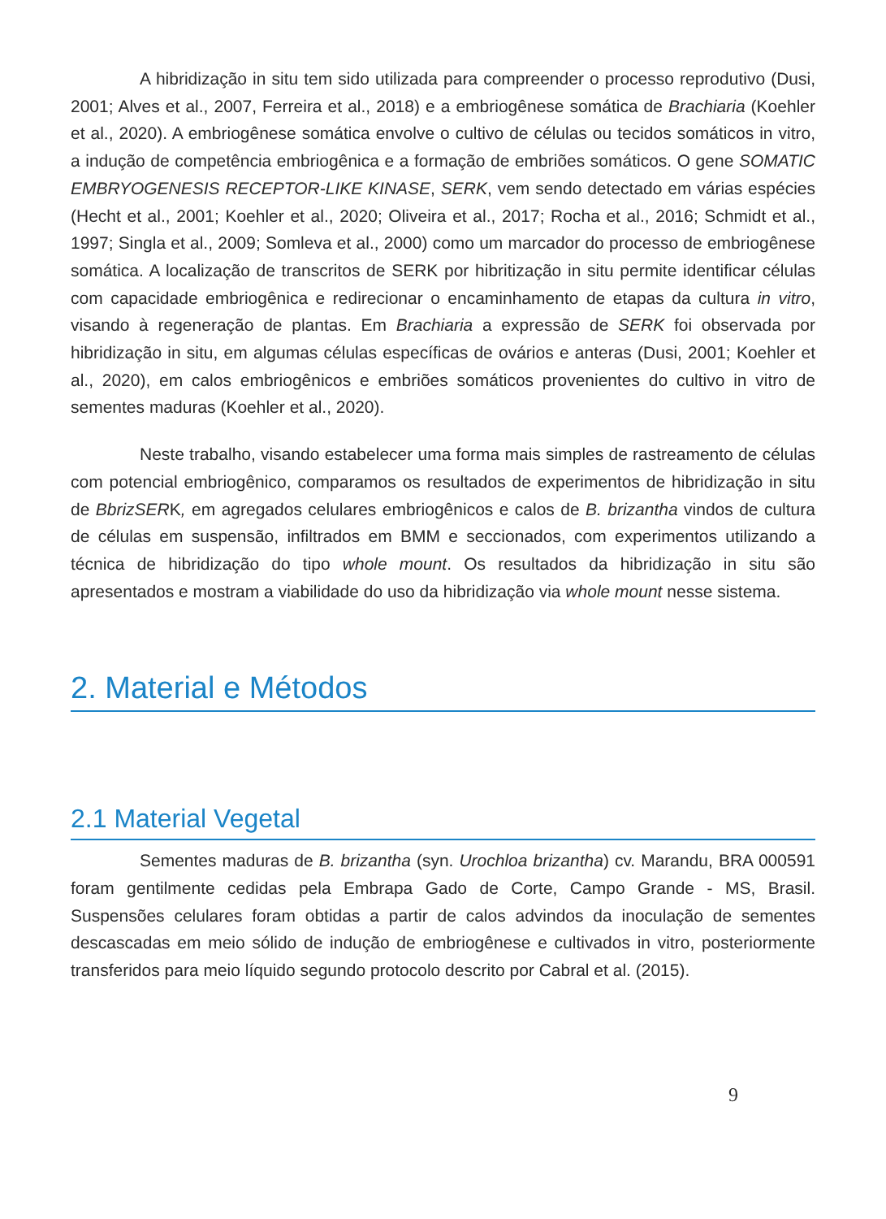A hibridização in situ tem sido utilizada para compreender o processo reprodutivo (Dusi, 2001; Alves et al., 2007, Ferreira et al., 2018) e a embriogênese somática de Brachiaria (Koehler et al., 2020). A embriogênese somática envolve o cultivo de células ou tecidos somáticos in vitro, a indução de competência embriogênica e a formação de embriões somáticos. O gene SOMATIC EMBRYOGENESIS RECEPTOR-LIKE KINASE, SERK, vem sendo detectado em várias espécies (Hecht et al., 2001; Koehler et al., 2020; Oliveira et al., 2017; Rocha et al., 2016; Schmidt et al., 1997; Singla et al., 2009; Somleva et al., 2000) como um marcador do processo de embriogênese somática. A localização de transcritos de SERK por hibritização in situ permite identificar células com capacidade embriogênica e redirecionar o encaminhamento de etapas da cultura in vitro, visando à regeneração de plantas. Em Brachiaria a expressão de SERK foi observada por hibridização in situ, em algumas células específicas de ovários e anteras (Dusi, 2001; Koehler et al., 2020), em calos embriogênicos e embriões somáticos provenientes do cultivo in vitro de sementes maduras (Koehler et al., 2020).
Neste trabalho, visando estabelecer uma forma mais simples de rastreamento de células com potencial embriogênico, comparamos os resultados de experimentos de hibridização in situ de BbrizSERK, em agregados celulares embriogênicos e calos de B. brizantha vindos de cultura de células em suspensão, infiltrados em BMM e seccionados, com experimentos utilizando a técnica de hibridização do tipo whole mount. Os resultados da hibridização in situ são apresentados e mostram a viabilidade do uso da hibridização via whole mount nesse sistema.
2. Material e Métodos
2.1 Material Vegetal
Sementes maduras de B. brizantha (syn. Urochloa brizantha) cv. Marandu, BRA 000591 foram gentilmente cedidas pela Embrapa Gado de Corte, Campo Grande - MS, Brasil. Suspensões celulares foram obtidas a partir de calos advindos da inoculação de sementes descascadas em meio sólido de indução de embriogênese e cultivados in vitro, posteriormente transferidos para meio líquido segundo protocolo descrito por Cabral et al. (2015).
9